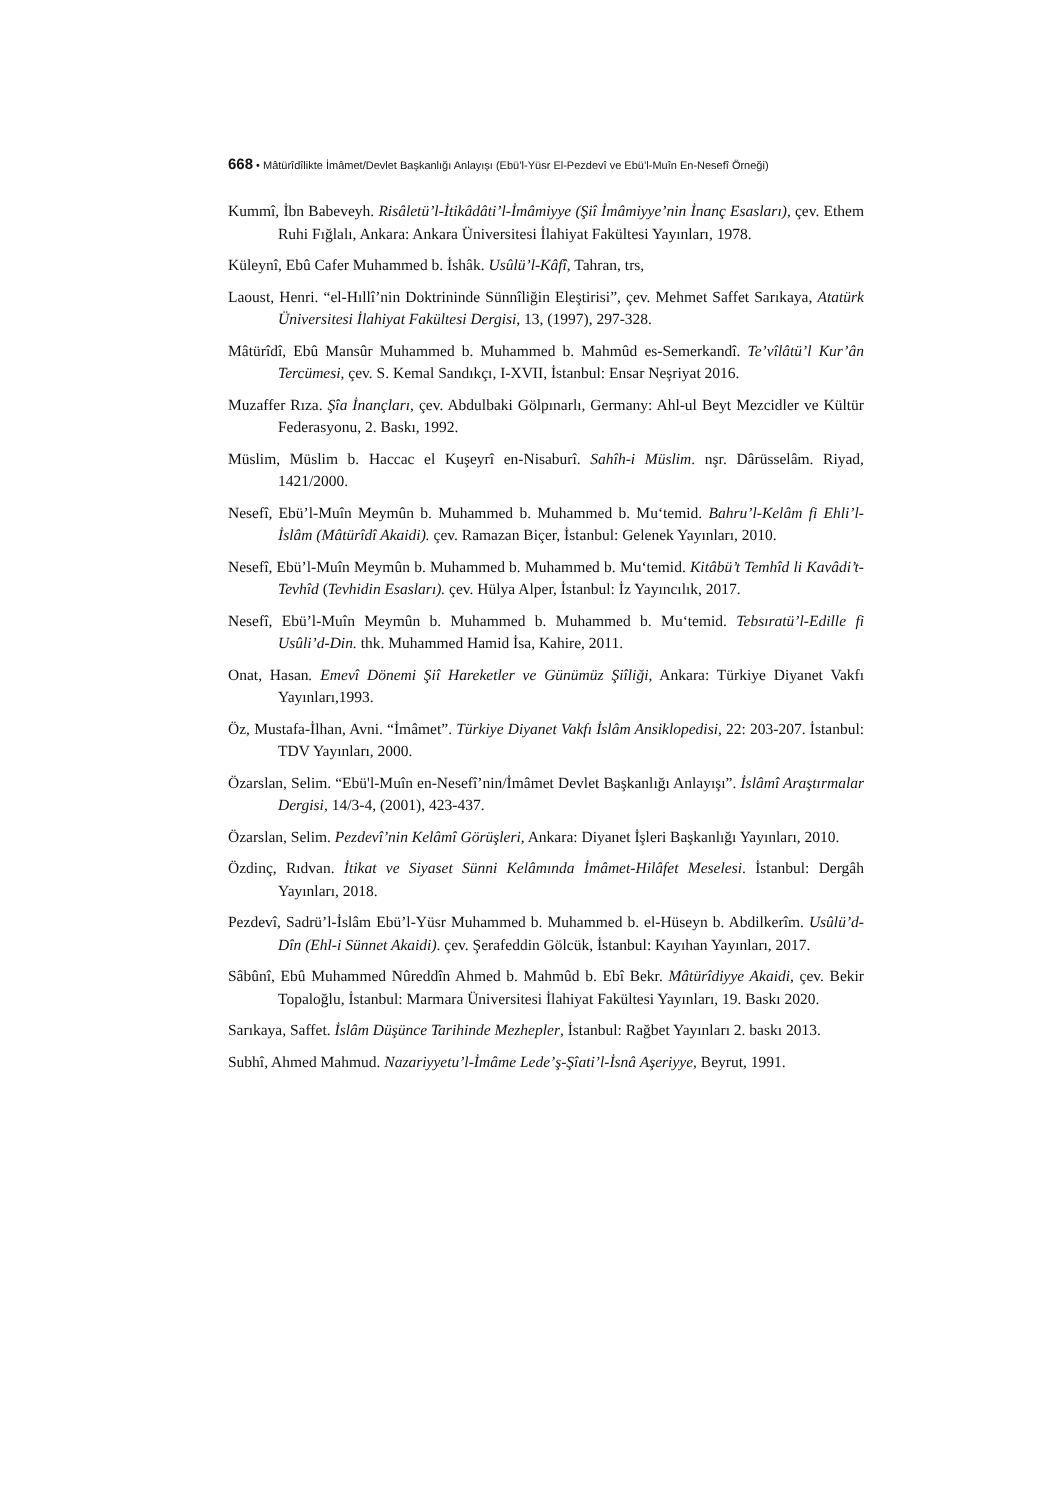668 • Mâtürîdîlikte İmâmet/Devlet Başkanlığı Anlayışı (Ebü’l-Yüsr El-Pezdevî ve Ebü’l-Muîn En-Nesefî Örneği)
Kummî, İbn Babeveyh. Risâletü’l-İtikâdâti’l-İmâmiyye (Şiî İmâmiyye’nin İnanç Esasları), çev. Ethem Ruhi Fığlalı, Ankara: Ankara Üniversitesi İlahiyat Fakültesi Yayınları, 1978.
Küleynî, Ebû Cafer Muhammed b. İshâk. Usûlü’l-Kâfî, Tahran, trs,
Laoust, Henri. “el-Hıllî’nin Doktrininde Sünnîliğin Eleştirisi”, çev. Mehmet Saffet Sarıkaya, Atatürk Üniversitesi İlahiyat Fakültesi Dergisi, 13, (1997), 297-328.
Mâtürîdî, Ebû Mansûr Muhammed b. Muhammed b. Mahmûd es-Semerkandî. Te’vîlâtü’l Kur’ân Tercümesi, çev. S. Kemal Sandıkçı, I-XVII, İstanbul: Ensar Neşriyat 2016.
Muzaffer Rıza. Şîa İnançları, çev. Abdulbaki Gölpınarlı, Germany: Ahl-ul Beyt Mezcidler ve Kültür Federasyonu, 2. Baskı, 1992.
Müslim, Müslim b. Haccac el Kuşeyrî en-Nisaburî. Sahîh-i Müslim. nşr. Dârüsselâm. Riyad, 1421/2000.
Nesefî, Ebü’l-Muîn Meymûn b. Muhammed b. Muhammed b. Mu‘temid. Bahru’l-Kelâm fi Ehli’l-İslâm (Mâtürîdî Akaidi). çev. Ramazan Biçer, İstanbul: Gelenek Yayınları, 2010.
Nesefî, Ebü’l-Muîn Meymûn b. Muhammed b. Muhammed b. Mu‘temid. Kitâbü’t Temhîd li Kavâdi’t-Tevhîd (Tevhidin Esasları). çev. Hülya Alper, İstanbul: İz Yayıncılık, 2017.
Nesefî, Ebü’l-Muîn Meymûn b. Muhammed b. Muhammed b. Mu‘temid. Tebsıratü’l-Edille fi Usûli’d-Din. thk. Muhammed Hamid İsa, Kahire, 2011.
Onat, Hasan. Emevî Dönemi Şiî Hareketler ve Günümüz Şiîliği, Ankara: Türkiye Diyanet Vakfı Yayınları,1993.
Öz, Mustafa-İlhan, Avni. “İmâmet”. Türkiye Diyanet Vakfı İslâm Ansiklopedisi, 22: 203-207. İstanbul: TDV Yayınları, 2000.
Özarslan, Selim. “Ebü'l-Muîn en-Nesefî’nin/İmâmet Devlet Başkanlığı Anlayışı”. İslâmî Araştırmalar Dergisi, 14/3-4, (2001), 423-437.
Özarslan, Selim. Pezdevî’nin Kelâmî Görüşleri, Ankara: Diyanet İşleri Başkanlığı Yayınları, 2010.
Özdinç, Rıdvan. İtikat ve Siyaset Sünni Kelâmında İmâmet-Hilâfet Meselesi. İstanbul: Dergâh Yayınları, 2018.
Pezdevî, Sadrü’l-İslâm Ebü’l-Yüsr Muhammed b. Muhammed b. el-Hüseyn b. Abdilkerîm. Usûlü’d-Dîn (Ehl-i Sünnet Akaidi). çev. Şerafeddin Gölcük, İstanbul: Kayıhan Yayınları, 2017.
Sâbûnî, Ebû Muhammed Nûreddîn Ahmed b. Mahmûd b. Ebî Bekr. Mâtürîdiyye Akaidi, çev. Bekir Topaloğlu, İstanbul: Marmara Üniversitesi İlahiyat Fakültesi Yayınları, 19. Baskı 2020.
Sarıkaya, Saffet. İslâm Düşünce Tarihinde Mezhepler, İstanbul: Rağbet Yayınları 2. baskı 2013.
Subhî, Ahmed Mahmud. Nazariyyetu’l-İmâme Lede’ş-Şîati’l-İsnâ Aşeriyye, Beyrut, 1991.